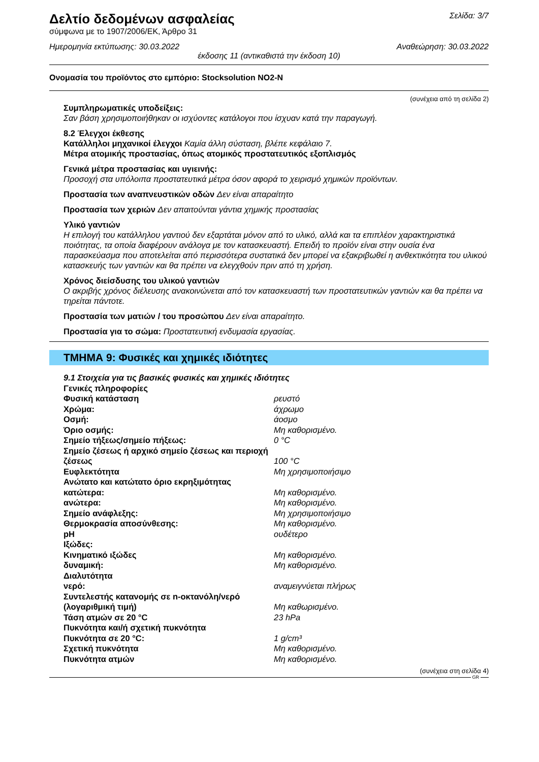Δελτίο δεδομένων ασφαλείας
Σελίδα: 3/7
σύμφωνα με το 1907/2006/ΕΚ, Άρθρο 31
Ημερομηνία εκτύπωσης: 30.03.2022 Αναθεώρηση: 30.03.2022
έκδοσης 11 (αντικαθιστά την έκδοση 10)
Ονομασία του προϊόντος στο εμπόριο: Stocksolution NO2-N
(συνέχεια από τη σελίδα 2)
Συμπληρωματικές υποδείξεις:
Σαν βάση χρησιμοποιήθηκαν οι ισχύοντες κατάλογοι που ίσχυαν κατά την παραγωγή.
8.2 Έλεγχοι έκθεσης
Κατάλληλοι μηχανικοί έλεγχοι Καμία άλλη σύσταση, βλέπε κεφάλαιο 7.
Μέτρα ατομικής προστασίας, όπως ατομικός προστατευτικός εξοπλισμός
Γενικά μέτρα προστασίας και υγιεινής:
Προσοχή στα υπόλοιπα προστατευτικά μέτρα όσον αφορά το χειρισμό χημικών προϊόντων.
Προστασία των αναπνευστικών οδών Δεν είναι απαραίτητο
Προστασία των χεριών Δεν απαιτούνται γάντια χημικής προστασίας
Υλικό γαντιών
Η επιλογή του κατάλληλου γαντιού δεν εξαρτάται μόνον από το υλικό, αλλά και τα επιπλέον χαρακτηριστικά ποιότητας, τα οποία διαφέρουν ανάλογα με τον κατασκευαστή. Επειδή το προϊόν είναι στην ουσία ένα παρασκεύασμα που αποτελείται από περισσότερα συστατικά δεν μπορεί να εξακριβωθεί η ανθεκτικότητα του υλικού κατασκευής των γαντιών και θα πρέπει να ελεγχθούν πριν από τη χρήση.
Χρόνος διείσδυσης του υλικού γαντιών
Ο ακριβής χρόνος διέλευσης ανακοινώνεται από τον κατασκευαστή των προστατευτικών γαντιών και θα πρέπει να τηρείται πάντοτε.
Προστασία των ματιών / του προσώπου Δεν είναι απαραίτητο.
Προστασία για το σώμα: Προστατευτική ενδυμασία εργασίας.
ΤΜΗΜΑ 9: Φυσικές και χημικές ιδιότητες
| 9.1 Στοιχεία για τις βασικές φυσικές και χημικές ιδιότητες | |
| Γενικές πληροφορίες | |
| Φυσική κατάσταση | ρευστό |
| Χρώμα: | άχρωμο |
| Οσμή: | άοσμο |
| Όριο οσμής: | Μη καθορισμένο. |
| Σημείο τήξεως/σημείο πήξεως: | 0 °C |
| Σημείο ζέσεως ή αρχικό σημείο ζέσεως και περιοχή ζέσεως | 100 °C |
| Ευφλεκτότητα | Μη χρησιμοποιήσιμο |
| Ανώτατο και κατώτατο όριο εκρηξιμότητας | |
| κατώτερα: | Μη καθορισμένο. |
| ανώτερα: | Μη καθορισμένο. |
| Σημείο ανάφλεξης: | Μη χρησιμοποιήσιμο |
| Θερμοκρασία αποσύνθεσης: | Μη καθορισμένο. |
| pH | ουδέτερο |
| Ιξώδες: | |
| Κινηματικό ιξώδες | Μη καθορισμένο. |
| δυναμική: | Μη καθορισμένο. |
| Διαλυτότητα | |
| νερό: | αναμειγνύεται πλήρως |
| Συντελεστής κατανομής σε n-οκτανόλη/νερό (λογαριθμική τιμή) | Μη καθωρισμένο. |
| Τάση ατμών σε 20 °C | 23 hPa |
| Πυκνότητα και/ή σχετική πυκνότητα | |
| Πυκνότητα σε 20 °C: | 1 g/cm³ |
| Σχετική πυκνότητα | Μη καθορισμένο. |
| Πυκνότητα ατμών | Μη καθορισμένο. |
(συνέχεια στη σελίδα 4)
GR